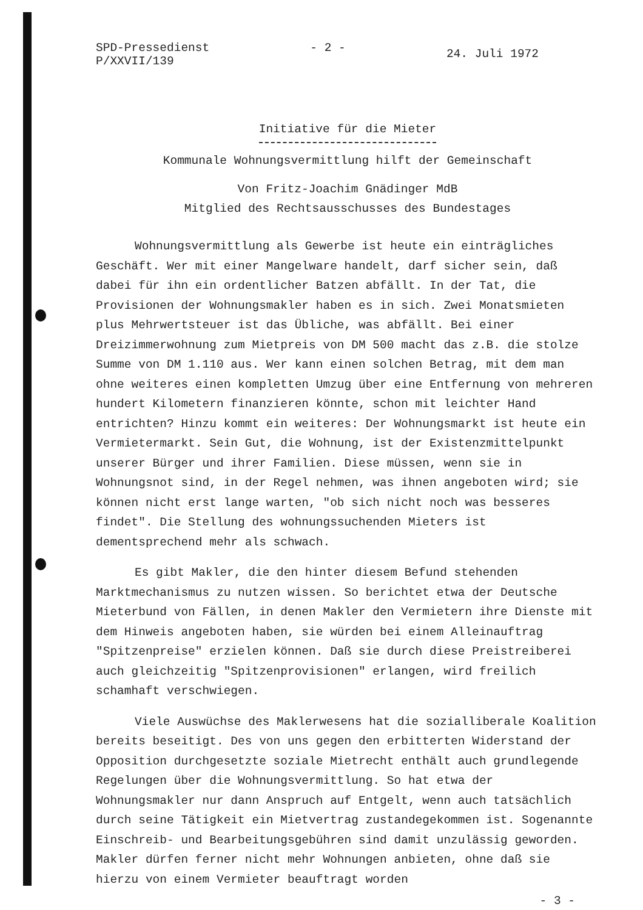SPD-Pressedienst
P/XXVII/139
- 2 -
24. Juli 1972
Initiative für die Mieter
Kommunale Wohnungsvermittlung hilft der Gemeinschaft
Von Fritz-Joachim Gnädinger MdB
Mitglied des Rechtsausschusses des Bundestages
Wohnungsvermittlung als Gewerbe ist heute ein einträgliches Geschäft. Wer mit einer Mangelware handelt, darf sicher sein, daß dabei für ihn ein ordentlicher Batzen abfällt. In der Tat, die Provisionen der Wohnungsmakler haben es in sich. Zwei Monatsmieten plus Mehrwertsteuer ist das Übliche, was abfällt. Bei einer Dreizimmerwohnung zum Mietpreis von DM 500 macht das z.B. die stolze Summe von DM 1.110 aus. Wer kann einen solchen Betrag, mit dem man ohne weiteres einen kompletten Umzug über eine Entfernung von mehreren hundert Kilometern finanzieren könnte, schon mit leichter Hand entrichten? Hinzu kommt ein weiteres: Der Wohnungsmarkt ist heute ein Vermietermarkt. Sein Gut, die Wohnung, ist der Existenzmittelpunkt unserer Bürger und ihrer Familien. Diese müssen, wenn sie in Wohnungsnot sind, in der Regel nehmen, was ihnen angeboten wird; sie können nicht erst lange warten, "ob sich nicht noch was besseres findet". Die Stellung des wohnungssuchenden Mieters ist dementsprechend mehr als schwach.
Es gibt Makler, die den hinter diesem Befund stehenden Marktmechanismus zu nutzen wissen. So berichtet etwa der Deutsche Mieterbund von Fällen, in denen Makler den Vermietern ihre Dienste mit dem Hinweis angeboten haben, sie würden bei einem Alleinauftrag "Spitzenpreise" erzielen können. Daß sie durch diese Preistreiberei auch gleichzeitig "Spitzenprovisionen" erlangen, wird freilich schamhaft verschwiegen.
Viele Auswüchse des Maklerwesens hat die sozialliberale Koalition bereits beseitigt. Des von uns gegen den erbitterten Widerstand der Opposition durchgesetzte soziale Mietrecht enthält auch grundlegende Regelungen über die Wohnungsvermittlung. So hat etwa der Wohnungsmakler nur dann Anspruch auf Entgelt, wenn auch tatsächlich durch seine Tätigkeit ein Mietvertrag zustandegekommen ist. Sogenannte Einschreib- und Bearbeitungsgebühren sind damit unzulässig geworden. Makler dürfen ferner nicht mehr Wohnungen anbieten, ohne daß sie hierzu von einem Vermieter beauftragt worden
- 3 -